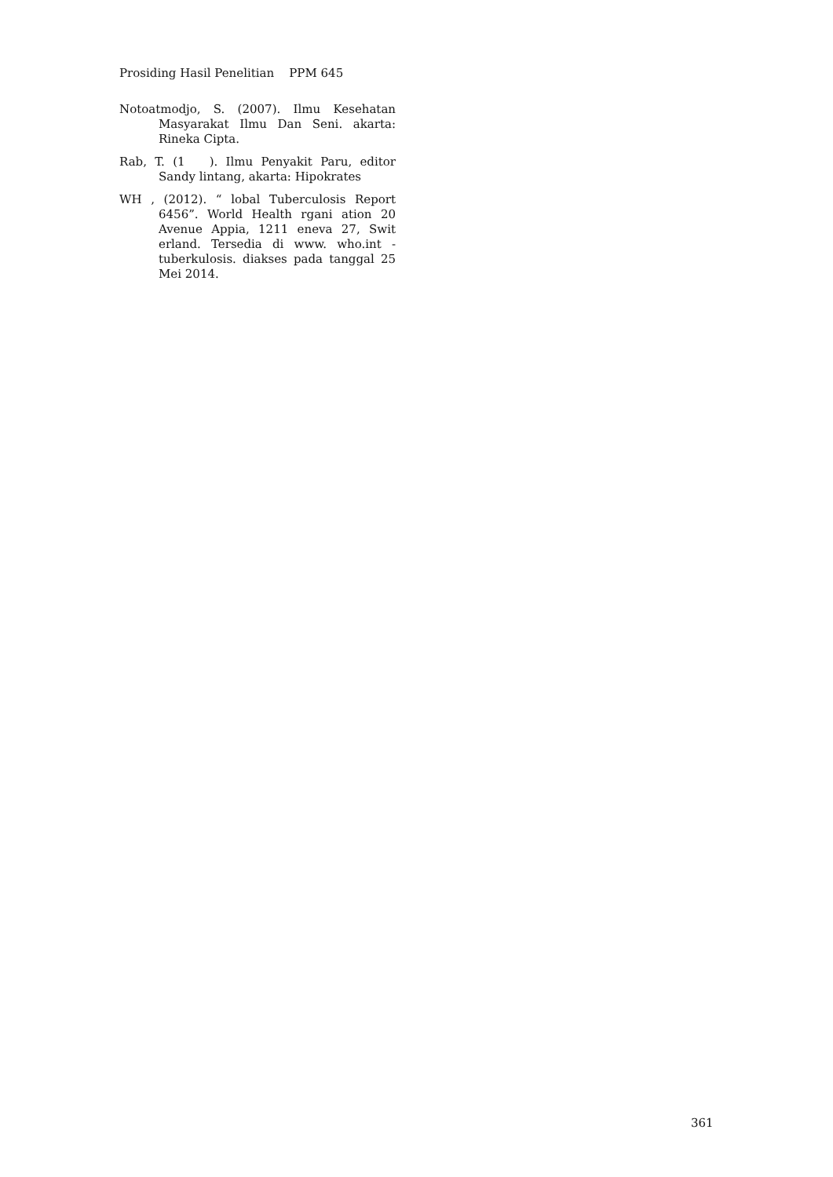Prosiding Hasil Penelitian PPM 645
Notoatmodjo, S. (2007). Ilmu Kesehatan Masyarakat Ilmu Dan Seni. akarta: Rineka Cipta.
Rab, T. (1 ). Ilmu Penyakit Paru, editor Sandy lintang, akarta: Hipokrates
WH , (2012). “ lobal Tuberculosis Report 6456”. World Health rgani ation 20 Avenue Appia, 1211 eneva 27, Swit erland. Tersedia di www. who.int - tuberkulosis. diakses pada tanggal 25 Mei 2014.
361